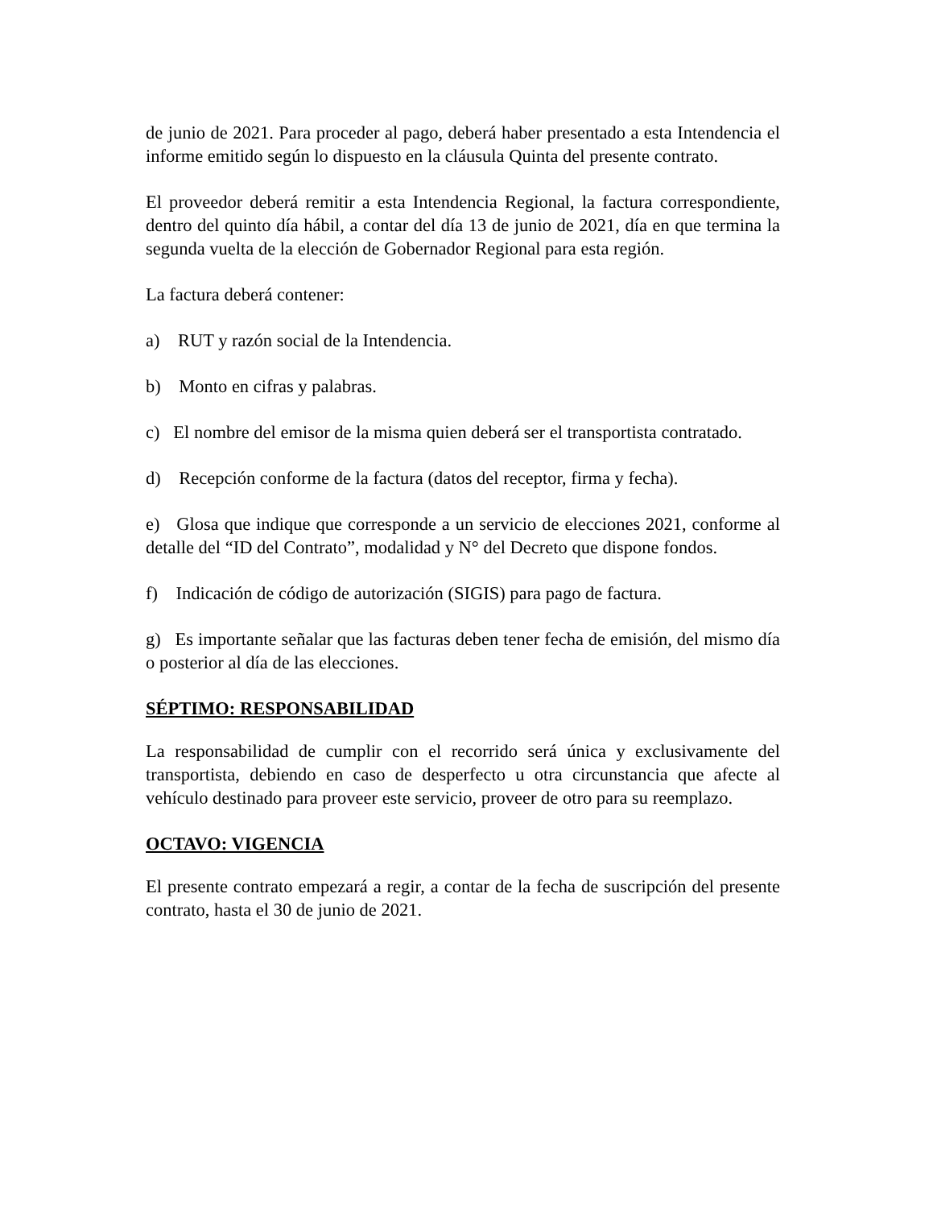de junio de 2021. Para proceder al pago, deberá haber presentado a esta Intendencia el informe emitido según lo dispuesto en la cláusula Quinta del presente contrato.
El proveedor deberá remitir a esta Intendencia Regional, la factura correspondiente, dentro del quinto día hábil, a contar del día 13 de junio de 2021, día en que termina la segunda vuelta de la elección de Gobernador Regional para esta región.
La factura deberá contener:
a) RUT y razón social de la Intendencia.
b) Monto en cifras y palabras.
c) El nombre del emisor de la misma quien deberá ser el transportista contratado.
d) Recepción conforme de la factura (datos del receptor, firma y fecha).
e) Glosa que indique que corresponde a un servicio de elecciones 2021, conforme al detalle del “ID del Contrato”, modalidad y N° del Decreto que dispone fondos.
f) Indicación de código de autorización (SIGIS) para pago de factura.
g) Es importante señalar que las facturas deben tener fecha de emisión, del mismo día o posterior al día de las elecciones.
SÉPTIMO: RESPONSABILIDAD
La responsabilidad de cumplir con el recorrido será única y exclusivamente del transportista, debiendo en caso de desperfecto u otra circunstancia que afecte al vehículo destinado para proveer este servicio, proveer de otro para su reemplazo.
OCTAVO: VIGENCIA
El presente contrato empezará a regir, a contar de la fecha de suscripción del presente contrato, hasta el 30 de junio de 2021.